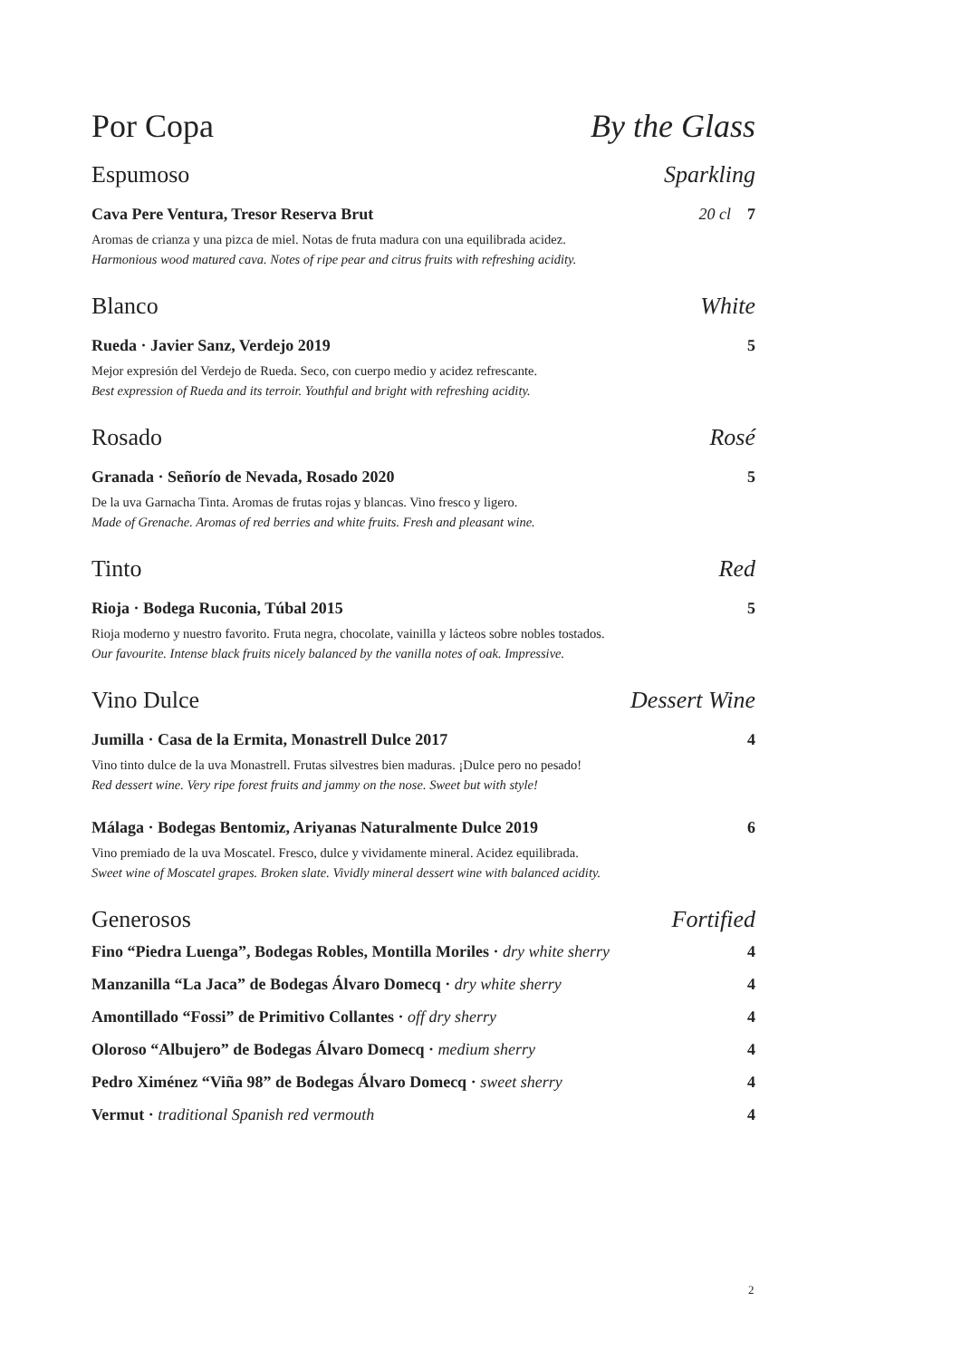Por Copa By the Glass
Espumoso Sparkling
Cava Pere Ventura, Tresor Reserva Brut 20 cl 7
Aromas de crianza y una pizca de miel. Notas de fruta madura con una equilibrada acidez.
Harmonious wood matured cava. Notes of ripe pear and citrus fruits with refreshing acidity.
Blanco White
Rueda · Javier Sanz, Verdejo 2019 5
Mejor expresión del Verdejo de Rueda. Seco, con cuerpo medio y acidez refrescante.
Best expression of Rueda and its terroir. Youthful and bright with refreshing acidity.
Rosado Rosé
Granada · Señorío de Nevada, Rosado 2020 5
De la uva Garnacha Tinta. Aromas de frutas rojas y blancas. Vino fresco y ligero.
Made of Grenache. Aromas of red berries and white fruits. Fresh and pleasant wine.
Tinto Red
Rioja · Bodega Ruconia, Túbal 2015 5
Rioja moderno y nuestro favorito. Fruta negra, chocolate, vainilla y lácteos sobre nobles tostados.
Our favourite. Intense black fruits nicely balanced by the vanilla notes of oak. Impressive.
Vino Dulce Dessert Wine
Jumilla · Casa de la Ermita, Monastrell Dulce 2017 4
Vino tinto dulce de la uva Monastrell. Frutas silvestres bien maduras. ¡Dulce pero no pesado!
Red dessert wine. Very ripe forest fruits and jammy on the nose. Sweet but with style!
Málaga · Bodegas Bentomiz, Ariyanas Naturalmente Dulce 2019 6
Vino premiado de la uva Moscatel. Fresco, dulce y vividamente mineral. Acidez equilibrada.
Sweet wine of Moscatel grapes. Broken slate. Vividly mineral dessert wine with balanced acidity.
Generosos Fortified
Fino “Piedra Luenga”, Bodegas Robles, Montilla Moriles · dry white sherry 4
Manzanilla “La Jaca” de Bodegas Álvaro Domecq · dry white sherry 4
Amontillado “Fossi” de Primitivo Collantes · off dry sherry 4
Oloroso “Albujero” de Bodegas Álvaro Domecq · medium sherry 4
Pedro Ximénez “Viña 98” de Bodegas Álvaro Domecq · sweet sherry 4
Vermut · traditional Spanish red vermouth 4
2